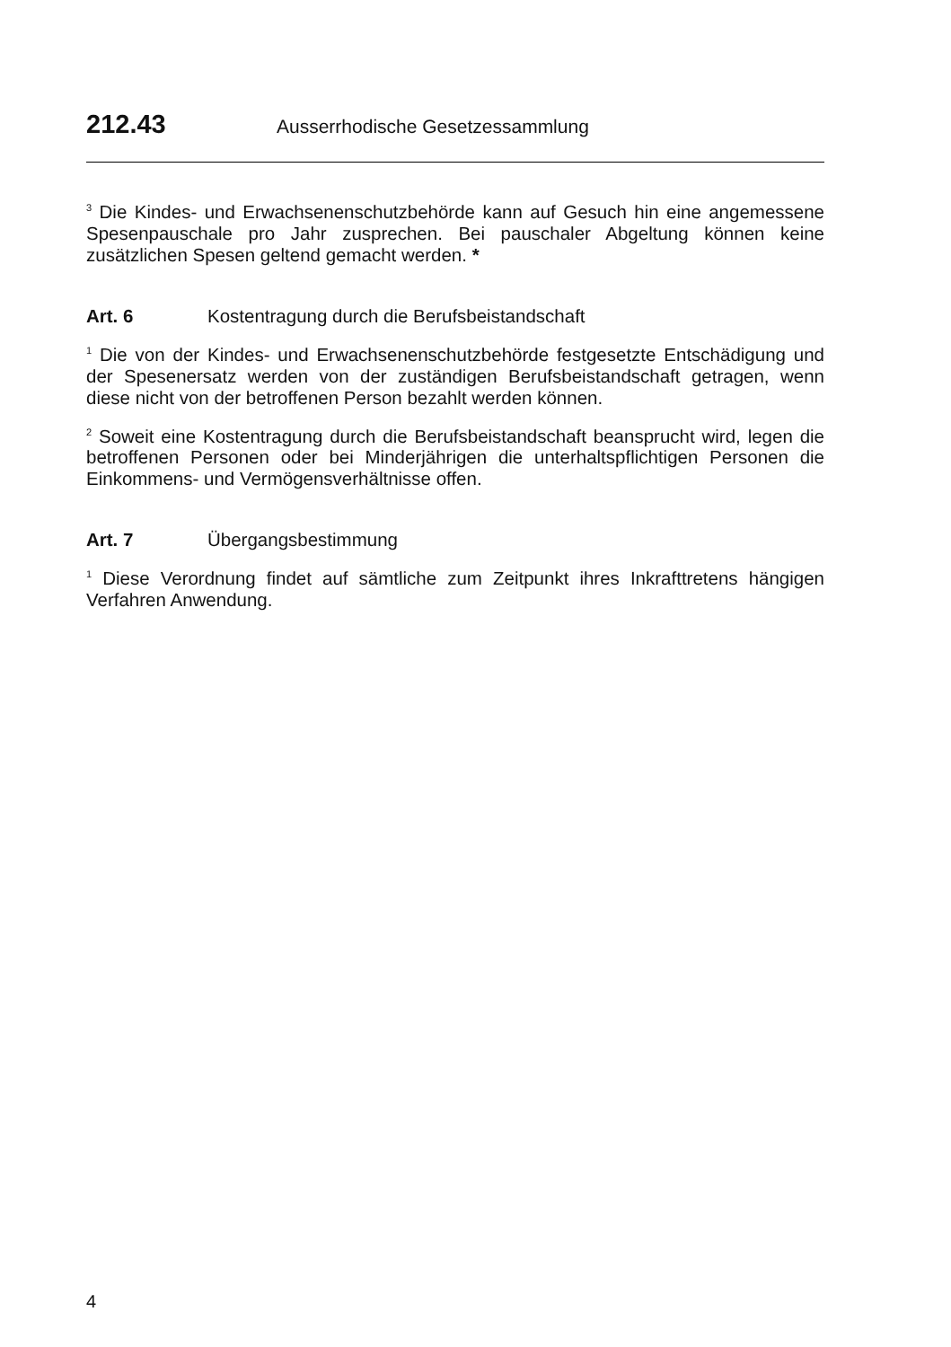212.43 Ausserrhodische Gesetzessammlung
<sup>3</sup> Die Kindes- und Erwachsenenschutzbehörde kann auf Gesuch hin eine angemessene Spesenpauschale pro Jahr zusprechen. Bei pauschaler Abgeltung können keine zusätzlichen Spesen geltend gemacht werden. *
Art. 6 Kostentragung durch die Berufsbeistandschaft
<sup>1</sup> Die von der Kindes- und Erwachsenenschutzbehörde festgesetzte Entschädigung und der Spesenersatz werden von der zuständigen Berufsbeistandschaft getragen, wenn diese nicht von der betroffenen Person bezahlt werden können.
<sup>2</sup> Soweit eine Kostentragung durch die Berufsbeistandschaft beansprucht wird, legen die betroffenen Personen oder bei Minderjährigen die unterhaltspflichtigen Personen die Einkommens- und Vermögensverhältnisse offen.
Art. 7 Übergangsbestimmung
<sup>1</sup> Diese Verordnung findet auf sämtliche zum Zeitpunkt ihres Inkrafttretens hängigen Verfahren Anwendung.
4